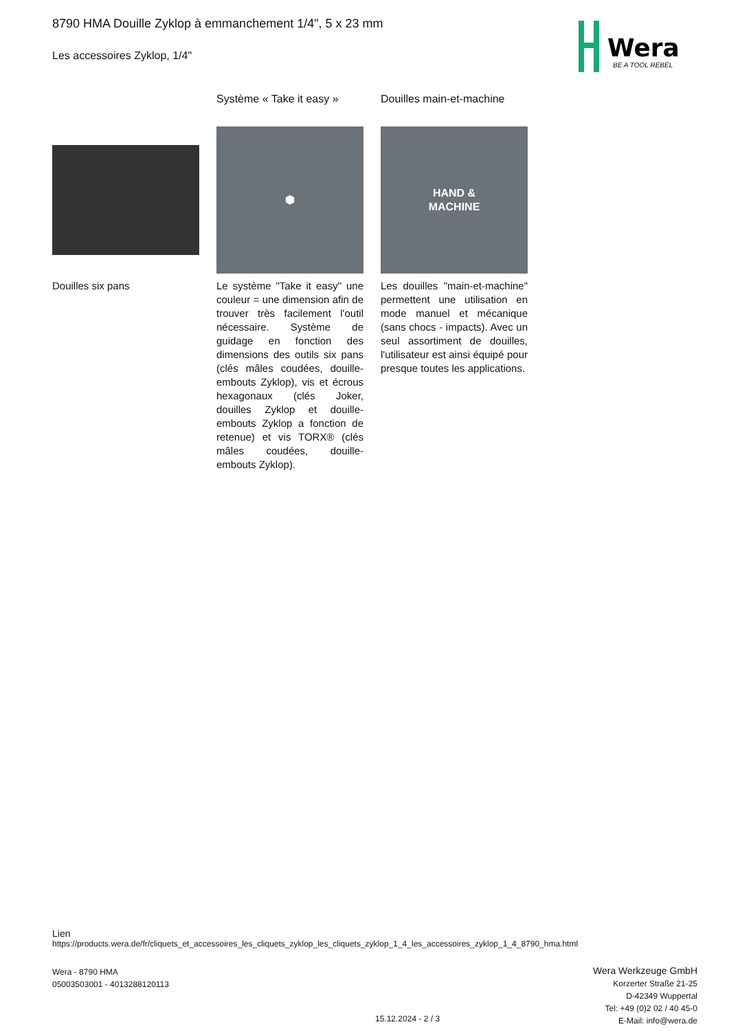8790 HMA Douille Zyklop à emmanchement 1/4", 5 x 23 mm
Les accessoires Zyklop, 1/4"
Wera
BE A TOOL REBEL
Douilles six pans
Système « Take it easy »
⬢
Le système "Take it easy" une couleur = une dimension afin de trouver très facilement l'outil nécessaire. Système de guidage en fonction des dimensions des outils six pans (clés mâles coudées, douille-embouts Zyklop), vis et écrous hexagonaux (clés Joker, douilles Zyklop et douille-embouts Zyklop a fonction de retenue) et vis TORX® (clés mâles coudées, douille-embouts Zyklop).
Douilles main-et-machine
HAND &
MACHINE
Les douilles "main-et-machine" permettent une utilisation en mode manuel et mécanique (sans chocs - impacts). Avec un seul assortiment de douilles, l'utilisateur est ainsi équipé pour presque toutes les applications.
Lien
https://products.wera.de/fr/cliquets_et_accessoires_les_cliquets_zyklop_les_cliquets_zyklop_1_4_les_accessoires_zyklop_1_4_8790_hma.html
Wera - 8790 HMA
05003503001 - 4013288120113
Wera Werkzeuge GmbH
Korzerter Straße 21-25
D-42349 Wuppertal
Tel: +49 (0)2 02 / 40 45-0
E-Mail: info@wera.de
15.12.2024 - 2 / 3